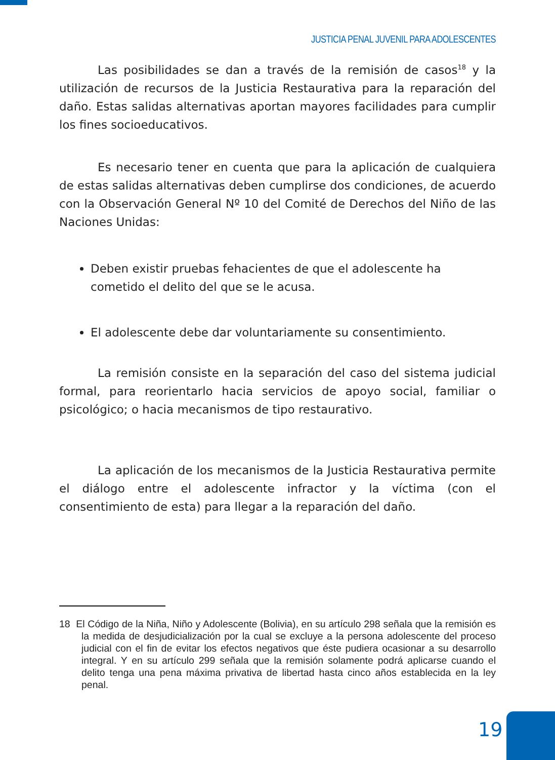JUSTICIA PENAL JUVENIL PARA ADOLESCENTES
Las posibilidades se dan a través de la remisión de casos<sup>18</sup> y la utilización de recursos de la Justicia Restaurativa para la reparación del daño. Estas salidas alternativas aportan mayores facilidades para cumplir los fines socioeducativos.
Es necesario tener en cuenta que para la aplicación de cualquiera de estas salidas alternativas deben cumplirse dos condiciones, de acuerdo con la Observación General Nº 10 del Comité de Derechos del Niño de las Naciones Unidas:
Deben existir pruebas fehacientes de que el adolescente ha cometido el delito del que se le acusa.
El adolescente debe dar voluntariamente su consentimiento.
La remisión consiste en la separación del caso del sistema judicial formal, para reorientarlo hacia servicios de apoyo social, familiar o psicológico; o hacia mecanismos de tipo restaurativo.
La aplicación de los mecanismos de la Justicia Restaurativa permite el diálogo entre el adolescente infractor y la víctima (con el consentimiento de esta) para llegar a la reparación del daño.
18 El Código de la Niña, Niño y Adolescente (Bolivia), en su artículo 298 señala que la remisión es la medida de desjudicialización por la cual se excluye a la persona adolescente del proceso judicial con el fin de evitar los efectos negativos que éste pudiera ocasionar a su desarrollo integral. Y en su artículo 299 señala que la remisión solamente podrá aplicarse cuando el delito tenga una pena máxima privativa de libertad hasta cinco años establecida en la ley penal.
19